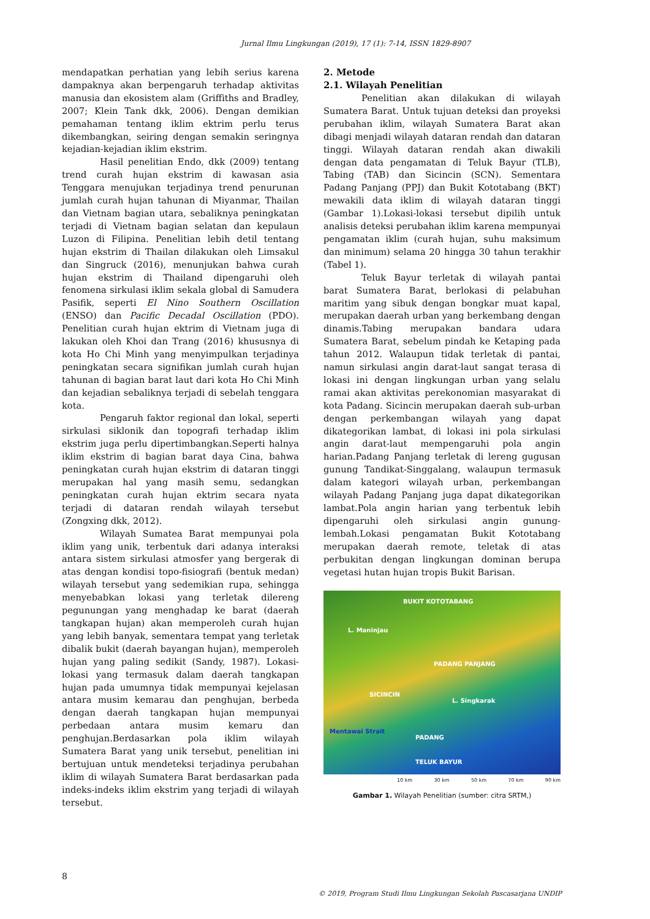Jurnal Ilmu Lingkungan (2019), 17 (1): 7-14, ISSN 1829-8907
mendapatkan perhatian yang lebih serius karena dampaknya akan berpengaruh terhadap aktivitas manusia dan ekosistem alam (Griffiths and Bradley, 2007; Klein Tank dkk, 2006). Dengan demikian pemahaman tentang iklim ektrim perlu terus dikembangkan, seiring dengan semakin seringnya kejadian-kejadian iklim ekstrim.
Hasil penelitian Endo, dkk (2009) tentang trend curah hujan ekstrim di kawasan asia Tenggara menujukan terjadinya trend penurunan jumlah curah hujan tahunan di Miyanmar, Thailan dan Vietnam bagian utara, sebaliknya peningkatan terjadi di Vietnam bagian selatan dan kepulaun Luzon di Filipina. Penelitian lebih detil tentang hujan ekstrim di Thailan dilakukan oleh Limsakul dan Singruck (2016), menunjukan bahwa curah hujan ekstrim di Thailand dipengaruhi oleh fenomena sirkulasi iklim sekala global di Samudera Pasifik, seperti El Nino Southern Oscillation (ENSO) dan Pacific Decadal Oscillation (PDO). Penelitian curah hujan ektrim di Vietnam juga di lakukan oleh Khoi dan Trang (2016) khususnya di kota Ho Chi Minh yang menyimpulkan terjadinya peningkatan secara signifikan jumlah curah hujan tahunan di bagian barat laut dari kota Ho Chi Minh dan kejadian sebaliknya terjadi di sebelah tenggara kota.
Pengaruh faktor regional dan lokal, seperti sirkulasi siklonik dan topografi terhadap iklim ekstrim juga perlu dipertimbangkan.Seperti halnya iklim ekstrim di bagian barat daya Cina, bahwa peningkatan curah hujan ekstrim di dataran tinggi merupakan hal yang masih semu, sedangkan peningkatan curah hujan ektrim secara nyata terjadi di dataran rendah wilayah tersebut (Zongxing dkk, 2012).
Wilayah Sumatea Barat mempunyai pola iklim yang unik, terbentuk dari adanya interaksi antara sistem sirkulasi atmosfer yang bergerak di atas dengan kondisi topo-fisiografi (bentuk medan) wilayah tersebut yang sedemikian rupa, sehingga menyebabkan lokasi yang terletak dilereng pegunungan yang menghadap ke barat (daerah tangkapan hujan) akan memperoleh curah hujan yang lebih banyak, sementara tempat yang terletak dibalik bukit (daerah bayangan hujan), memperoleh hujan yang paling sedikit (Sandy, 1987). Lokasi-lokasi yang termasuk dalam daerah tangkapan hujan pada umumnya tidak mempunyai kejelasan antara musim kemarau dan penghujan, berbeda dengan daerah tangkapan hujan mempunyai perbedaan antara musim kemaru dan penghujan.Berdasarkan pola iklim wilayah Sumatera Barat yang unik tersebut, penelitian ini bertujuan untuk mendeteksi terjadinya perubahan iklim di wilayah Sumatera Barat berdasarkan pada indeks-indeks iklim ekstrim yang terjadi di wilayah tersebut.
2. Metode
2.1. Wilayah Penelitian
Penelitian akan dilakukan di wilayah Sumatera Barat. Untuk tujuan deteksi dan proyeksi perubahan iklim, wilayah Sumatera Barat akan dibagi menjadi wilayah dataran rendah dan dataran tinggi. Wilayah dataran rendah akan diwakili dengan data pengamatan di Teluk Bayur (TLB), Tabing (TAB) dan Sicincin (SCN). Sementara Padang Panjang (PPJ) dan Bukit Kototabang (BKT) mewakili data iklim di wilayah dataran tinggi (Gambar 1).Lokasi-lokasi tersebut dipilih untuk analisis deteksi perubahan iklim karena mempunyai pengamatan iklim (curah hujan, suhu maksimum dan minimum) selama 20 hingga 30 tahun terakhir (Tabel 1).
Teluk Bayur terletak di wilayah pantai barat Sumatera Barat, berlokasi di pelabuhan maritim yang sibuk dengan bongkar muat kapal, merupakan daerah urban yang berkembang dengan dinamis.Tabing merupakan bandara udara Sumatera Barat, sebelum pindah ke Ketaping pada tahun 2012. Walaupun tidak terletak di pantai, namun sirkulasi angin darat-laut sangat terasa di lokasi ini dengan lingkungan urban yang selalu ramai akan aktivitas perekonomian masyarakat di kota Padang. Sicincin merupakan daerah sub-urban dengan perkembangan wilayah yang dapat dikategorikan lambat, di lokasi ini pola sirkulasi angin darat-laut mempengaruhi pola angin harian.Padang Panjang terletak di lereng gugusan gunung Tandikat-Singgalang, walaupun termasuk dalam kategori wilayah urban, perkembangan wilayah Padang Panjang juga dapat dikategorikan lambat.Pola angin harian yang terbentuk lebih dipengaruhi oleh sirkulasi angin gunung-lembah.Lokasi pengamatan Bukit Kototabang merupakan daerah remote, teletak di atas perbukitan dengan lingkungan dominan berupa vegetasi hutan hujan tropis Bukit Barisan.
BUKIT KOTOTABANG
L. Maninjau
PADANG PANJANG
SICINCIN
L. Singkarak
Mentawai Strait
PADANG
TELUK BAYUR
10 km 30 km 50 km 70 km 90 km
Gambar 1. Wilayah Penelitian (sumber: citra SRTM,)
8
© 2019, Program Studi Ilmu Lingkungan Sekolah Pascasarjana UNDIP